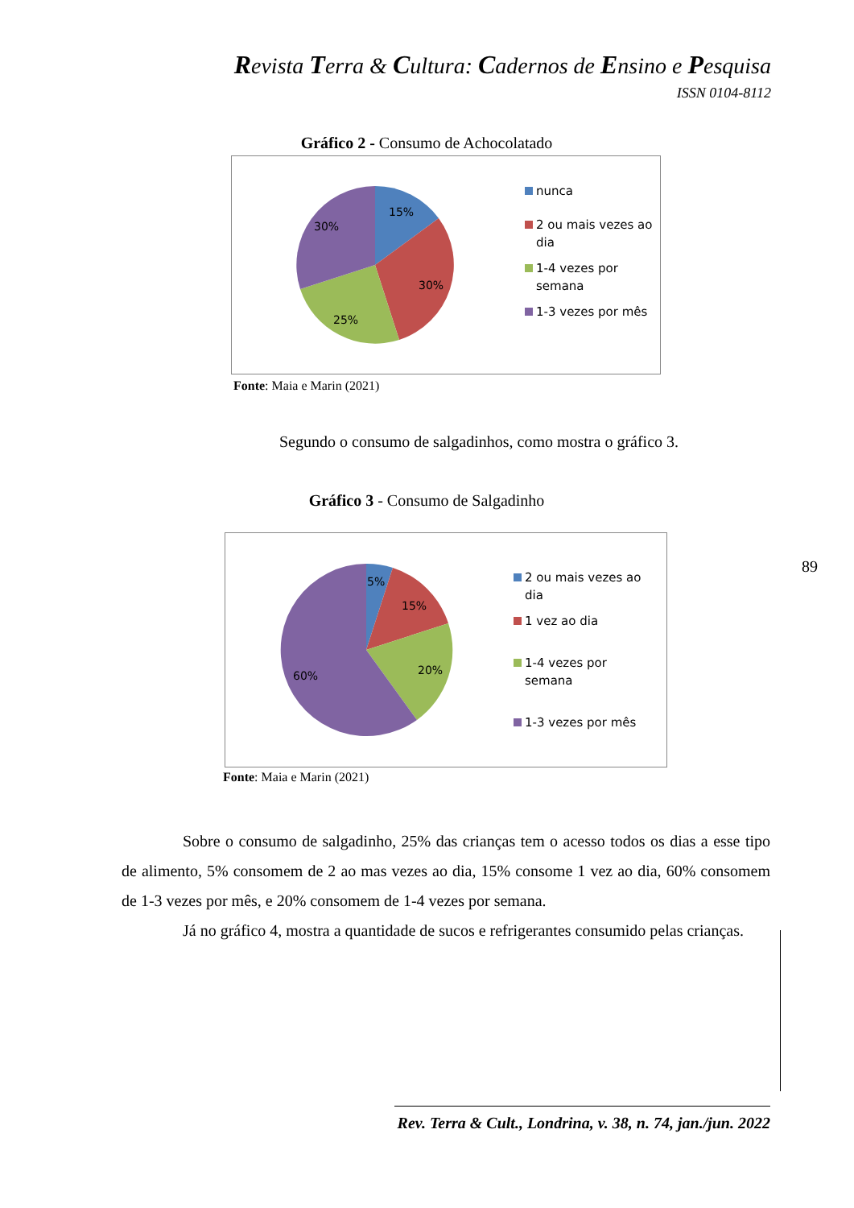Revista Terra & Cultura: Cadernos de Ensino e Pesquisa
ISSN 0104-8112
Gráfico 2 - Consumo de Achocolatado
15%
30%
25%
30%
nunca
2 ou mais vezes ao dia
1-4 vezes por semana
1-3 vezes por mês
Fonte: Maia e Marin (2021)
Segundo o consumo de salgadinhos, como mostra o gráfico 3.
Gráfico 3 - Consumo de Salgadinho
5%
15%
20%
60%
2 ou mais vezes ao dia
1 vez ao dia
1-4 vezes por semana
1-3 vezes por mês
89
Fonte: Maia e Marin (2021)
Sobre o consumo de salgadinho, 25% das crianças tem o acesso todos os dias a esse tipo de alimento, 5% consomem de 2 ao mas vezes ao dia, 15% consome 1 vez ao dia, 60% consomem de 1-3 vezes por mês, e 20% consomem de 1-4 vezes por semana.
Já no gráfico 4, mostra a quantidade de sucos e refrigerantes consumido pelas crianças.
Rev. Terra & Cult., Londrina, v. 38, n. 74, jan./jun. 2022